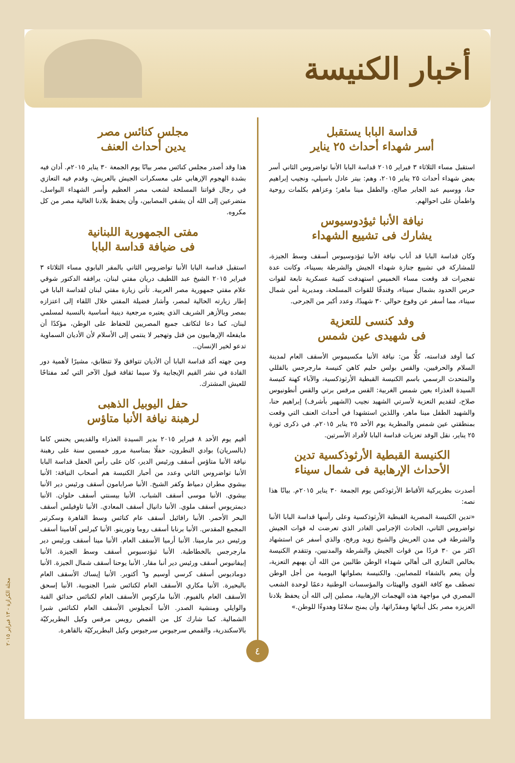أخبار الكنيسة
قداسة البابا يستقبل
أسر شهداء أحداث ٢٥ يناير
استقبل مساء الثلاثاء ٣ فبراير ٢٠١٥ قداسة البابا الأنبا تواضروس الثاني أسر بعض شهداء أحداث ٢٥ يناير ٢٠١٥، وهم: بيتر عادل باسيلي، ونجيب إبراهيم حنا، ووسيم عبد الجابر صالح، والطفل مينا ماهر؛ وعزاهم بكلمات روحية واطمأن على احوالهم.
نيافة الأنبا ثيؤدوسيوس
يشارك فى تشييع الشهداء
وكان قداسة البابا قد أناب نيافة الأنبا ثيؤدوسيوس أسقف وسط الجيزة، للمشاركة في تشييع جنازة شهداء الجيش والشرطة بسيناء، وكانت عدة تفجيرات قد وقعت مساء الخميس استهدفت كتيبة عسكرية تابعة لقوات حرس الحدود بشمال سيناء، وفندقًا للقوات المسلحة، ومديرية أمن شمال سيناء، مما أسفر عن وقوع حوالي ٣٠ شهيدًا، وعدد أكبر من الجرحى.
وفد كنسى للتعزية
فى شهيدى عين شمس
كما أوفد قداسته، كلًّا من: نيافة الأنبا مكسيموس الأسقف العام لمدينة السلام والحرفيين، والقس بولس حليم كاهن كنيسة مارجرجس بالقللي والمتحدث الرسمي باسم الكنيسة القبطية الأرثوذكسية، والآباء كهنة كنيسة السيدة العذراء بعين شمس الغربية: القس مرقس برتي والقس أنطونيوس صلاح، لتقديم التعزية لأسرتي الشهيد نجيب (الشهير بأشرف) إبراهيم حنا، والشهيد الطفل مينا ماهر، واللذين استشهدا في أحداث العنف التي وقعت بمنطقتي عين شمس والمطرية يوم الأحد ٢٥ يناير ٢٠١٥م. في ذكرى ثورة ٢٥ يناير، نقل الوفد تعزيات قداسة البابا لأفراد الأسرتين.
الكنيسة القبطية الأرثوذكسية تدين
الأحداث الإرهابية فى شمال سيناء
أصدرت بطريركية الأقباط الأرثوذكس يوم الجمعة ٣٠ يناير ٢٠١٥م. بيانًا هذا نصه:
«تدين الكنيسة المصرية القبطية الأرثوذكسية وعلى رأسها قداسة البابا الأنبا تواضروس الثاني، الحادث الإجرامي الغادر الذي تعرضت له قوات الجيش والشرطة في مدن العريش والشيخ زويد ورفح، والذي أسفر عن استشهاد اكثر من ٣٠ فردًا من قوات الجيش والشرطة والمدنيين، وتتقدم الكنيسة بخالص التعازي الى أهالي شهداء الوطن طالبين من الله أن يهبهم التعزية، وأن ينعم بالشفاء للمصابين. والكنيسة بصلواتها اليومية من أجل الوطن تصطف مع كافة القوى والهيئات والمؤسسات الوطنية دعمًا لوحدة الشعب المصري في مواجهة هذه الهجمات الإرهابية، مصلين إلى الله أن يحفظ بلادنا العزيزه مصر بكل أبنائها ومقدّراتها، وأن يمنح سلامًا وهدوءًا للوطن.»
مجلس كنائس مصر
يدين أحداث العنف
هذا وقد أصدر مجلس كنائس مصر بيانًا يوم الجمعة ٣٠ يناير ٢٠١٥م. أدان فيه بشدة الهجوم الإرهابي على معسكرات الجيش بالعريش، وقدم فيه التعازي في رجال قواتنا المسلحة لشعب مصر العظيم وأسر الشهداء البواسل، متضرعين إلى الله أن يشفي المصابين، وأن يحفظ بلادنا الغالية مصر من كل مكروه.
مفتى الجمهورية اللبنانية
فى ضيافة قداسة البابا
استقبل قداسة البابا الأنبا تواضروس الثاني بالمقر البابوي مساء الثلاثاء ٣ فبراير ٢٠١٥ الشيخ عبد اللطيف دريان مفتي لبنان، يرافقه الدكتور شوقي علام مفتي جمهورية مصر العربية. تأتي زيارة مفتي لبنان لقداسة البابا في إطار زيارته الحالية لمصر، وأشار فضيلة المفتي خلال اللقاء إلى اعتزازه بمصر وبالأزهر الشريف الذي يعتبره مرجعية دينية أساسية بالنسبة لمسلمي لبنان، كما دعا لتكاتف جميع المصريين للحفاظ على الوطن، مؤكدًا أن مايفعله الإرهابيون من قتل وتهجير لا ينتمي إلى الأسلام لأن الأديان السماوية تدعو لخير الإنسان..
ومن جهته أكد قداسة البابا أن الأديان تتوافق ولا تتطابق، مشيرًا لأهمية دور القادة في نشر القيم الإيجابية ولا سيما ثقافة قبول الآخر التي تُعد مفتاحًا للعيش المشترك.
حفل اليوبيل الذهبى
لرهبنة نيافة الأنبا متاؤس
أقيم يوم الأحد ٨ فبراير ٢٠١٥ بدير السيدة العذراء والقديس يحنس كاما (بالسريان) بوادي النطرون، حفلًا بمناسبة مرور خمسين سنة على رهبنة نيافة الأنبا متاؤس أسقف ورئيس الدير، كان على رأس الحفل قداسة البابا الأنبا تواضروس الثاني وعدد من أحبار الكنيسة هم أصحاب النيافة: الأنبا بيشوي مطران دمياط وكفر الشيخ. الأنبا صرابامون أسقف ورئيس دير الأنبا بيشوي. الأنبا موسى أسقف الشباب. الأنبا بيسنتي أسقف حلوان. الأنبا ديمتريوس أسقف ملوي. الأنبا دانيال أسقف المعادي. الأنبا ثاوفيلس أسقف البحر الأحمر. الأنبا رافائيل أسقف عام كنائس وسط القاهرة وسكرتير المجمع المقدس. الأنبا برنابا أسقف روما وتورينو. الأنبا كيرلس آفامينا أسقف ورئيس دير مارمينا. الأنبا أرميا الأسقف العام. الأنبا مينا أسقف ورئيس دير مارجرجس بالخطاطبة. الأنبا ثيؤدسيوس أسقف وسط الجيزة. الأنبا إبيفانيوس أسقف ورئيس دير أنبا مقار. الأنبا يوحنا أسقف شمال الجيزة. الأنبا دوماديوس أسقف كرسي أوسيم و٦ أكتوبر. الأنبا إيساك الأسقف العام بالبحيرة. الأنبا مكاري الأسقف العام لكنائس شبرا الجنوبية. الأنبا إسحق الأسقف العام بالفيوم. الأنبا ماركوس الأسقف العام لكنائس حدائق القبة والوايلي ومنشية الصدر. الأنبا آنجيلوس الأسقف العام لكنائس شبرا الشمالية. كما شارك كل من القمص رويس مرقس وكيل البطريركيّة بالاسكندرية، والقمص سرجيوس سرجيوس وكيل البطريركيّة بالقاهرة.
مجلة الكرازة - ١٣ فبراير ٢٠١٥
٤